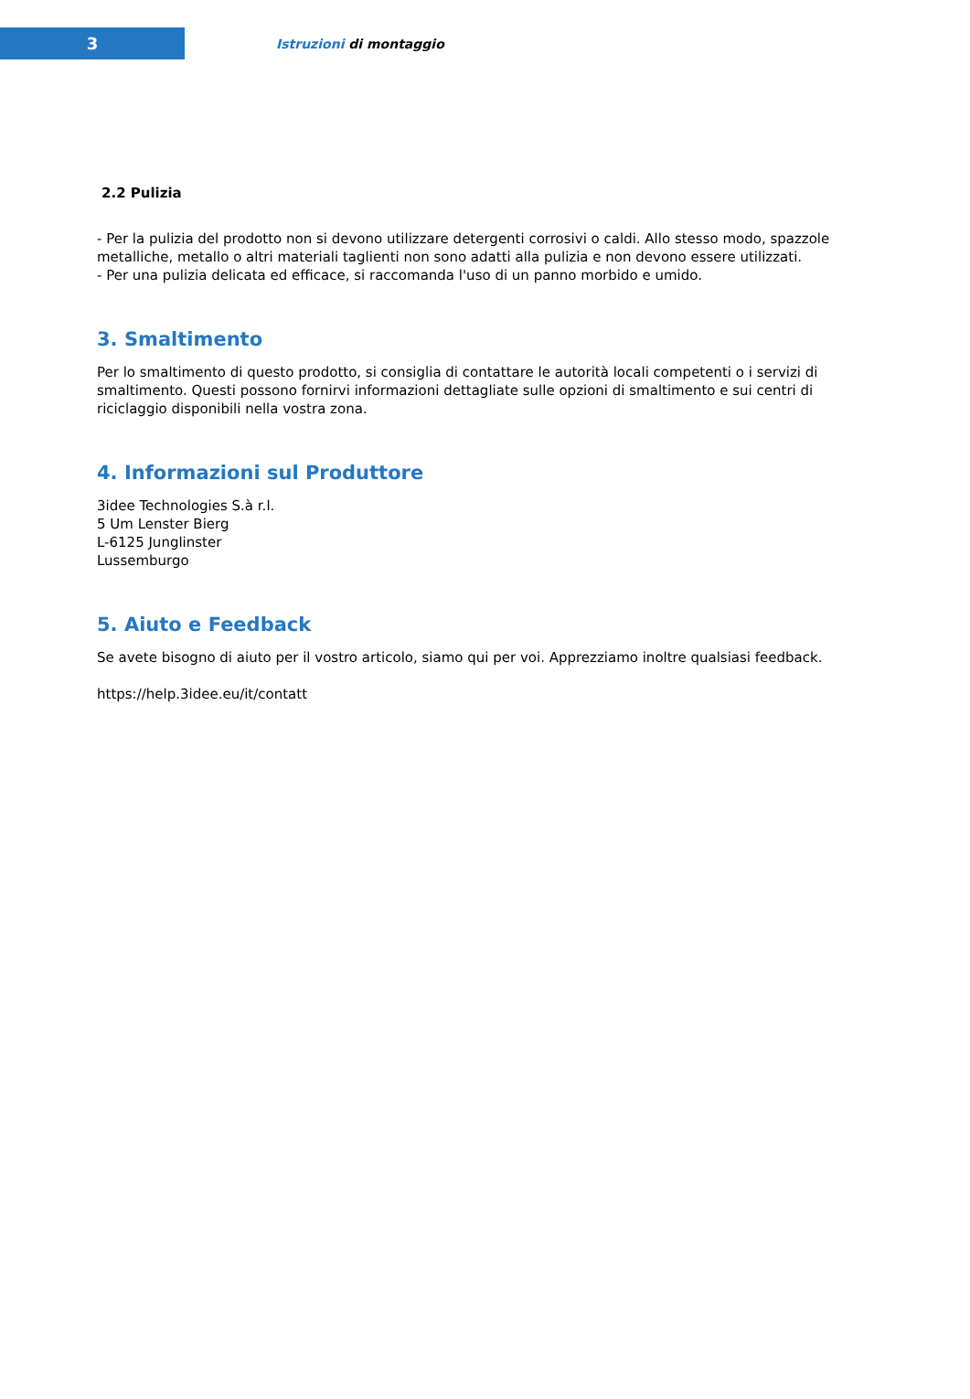3
Istruzioni di montaggio
2.2 Pulizia
- Per la pulizia del prodotto non si devono utilizzare detergenti corrosivi o caldi. Allo stesso modo, spazzole metalliche, metallo o altri materiali taglienti non sono adatti alla pulizia e non devono essere utilizzati.
- Per una pulizia delicata ed efficace, si raccomanda l'uso di un panno morbido e umido.
3. Smaltimento
Per lo smaltimento di questo prodotto, si consiglia di contattare le autorità locali competenti o i servizi di smaltimento. Questi possono fornirvi informazioni dettagliate sulle opzioni di smaltimento e sui centri di riciclaggio disponibili nella vostra zona.
4. Informazioni sul Produttore
3idee Technologies S.à r.l.
5 Um Lenster Bierg
L-6125 Junglinster
Lussemburgo
5. Aiuto e Feedback
Se avete bisogno di aiuto per il vostro articolo, siamo qui per voi. Apprezziamo inoltre qualsiasi feedback.
https://help.3idee.eu/it/contatt